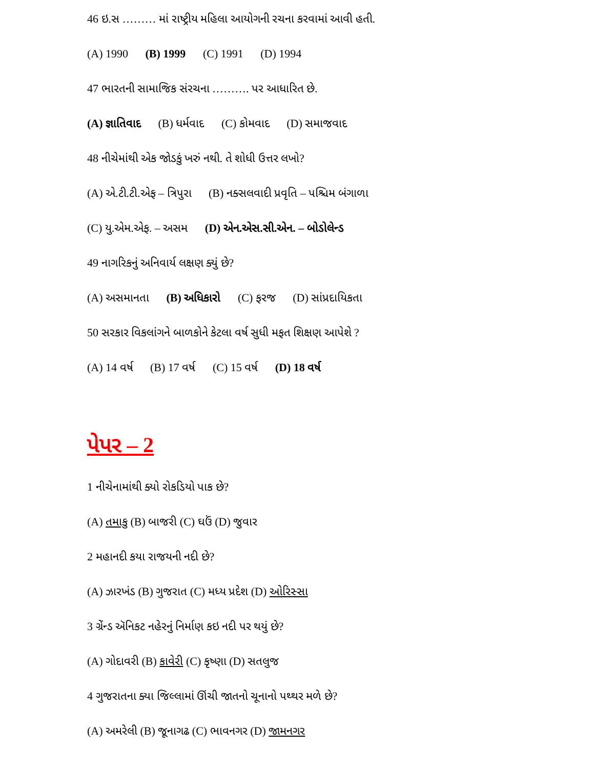46 ઇ.સ ……… માં રાષ્ટ્રીય મહિલા આયોગની રચના કરવામાં આવી હતી.
(A) 1990 (B) 1999 (C) 1991 (D) 1994
47 ભારતની સામાજિક સંરચના ………. પર આધારિત છે.
(A) જ્ઞાતિવાદ (B) ધર્મવાદ (C) કોમવાદ (D) સમાજવાદ
48 નીચેમાંથી એક જોડકું ખરું નથી. તે શોધી ઉત્તર લખો?
(A) એ.ટી.ટી.એફ – ત્રિપુરા (B) નક્સલવાદી પ્રવૃતિ – પશ્ચિમ બંગાળા
(C) યુ.એમ.એફ. – અસમ (D) એન.એસ.સી.એન. – બોડોલેન્ડ
49 નાગરિકનું અનિવાર્ય લક્ષણ ક્યું છે?
(A) અસમાનતા (B) અધિકારો (C) ફરજ (D) સાંપ્રદાયિકતા
50 સરકાર વિકલાંગને બાળકોને કેટલા વર્ષ સુધી મફત શિક્ષણ આપેશે ?
(A) 14 વર્ષ (B) 17 વર્ષ (C) 15 વર્ષ (D) 18 વર્ષ
પેપર – 2
1 નીચેનામાંથી ક્યો રોકડિયો પાક છે?
(A) તમાકુ (B) બાજરી (C) ઘઉં (D) જુવાર
2 મહાનદી કયા રાજયની નદી છે?
(A) ઝારખંડ (B) ગુજરાત (C) મધ્ય પ્રદેશ (D) ઓરિસ્સા
3 ગ્રેંન્ડ ઍનિકટ નહેરનું નિર્માણ કઇ નદી પર થયું છે?
(A) ગોદાવરી (B) કાવેરી (C) કૃષ્ણા (D) સતલુજ
4 ગુજરાતના ક્યા જિલ્લામાં ઊંચી જાતનો ચૂનાનો પથ્થર મળે છે?
(A) અમરેલી (B) જૂનાગઢ (C) ભાવનગર (D) જામનગર